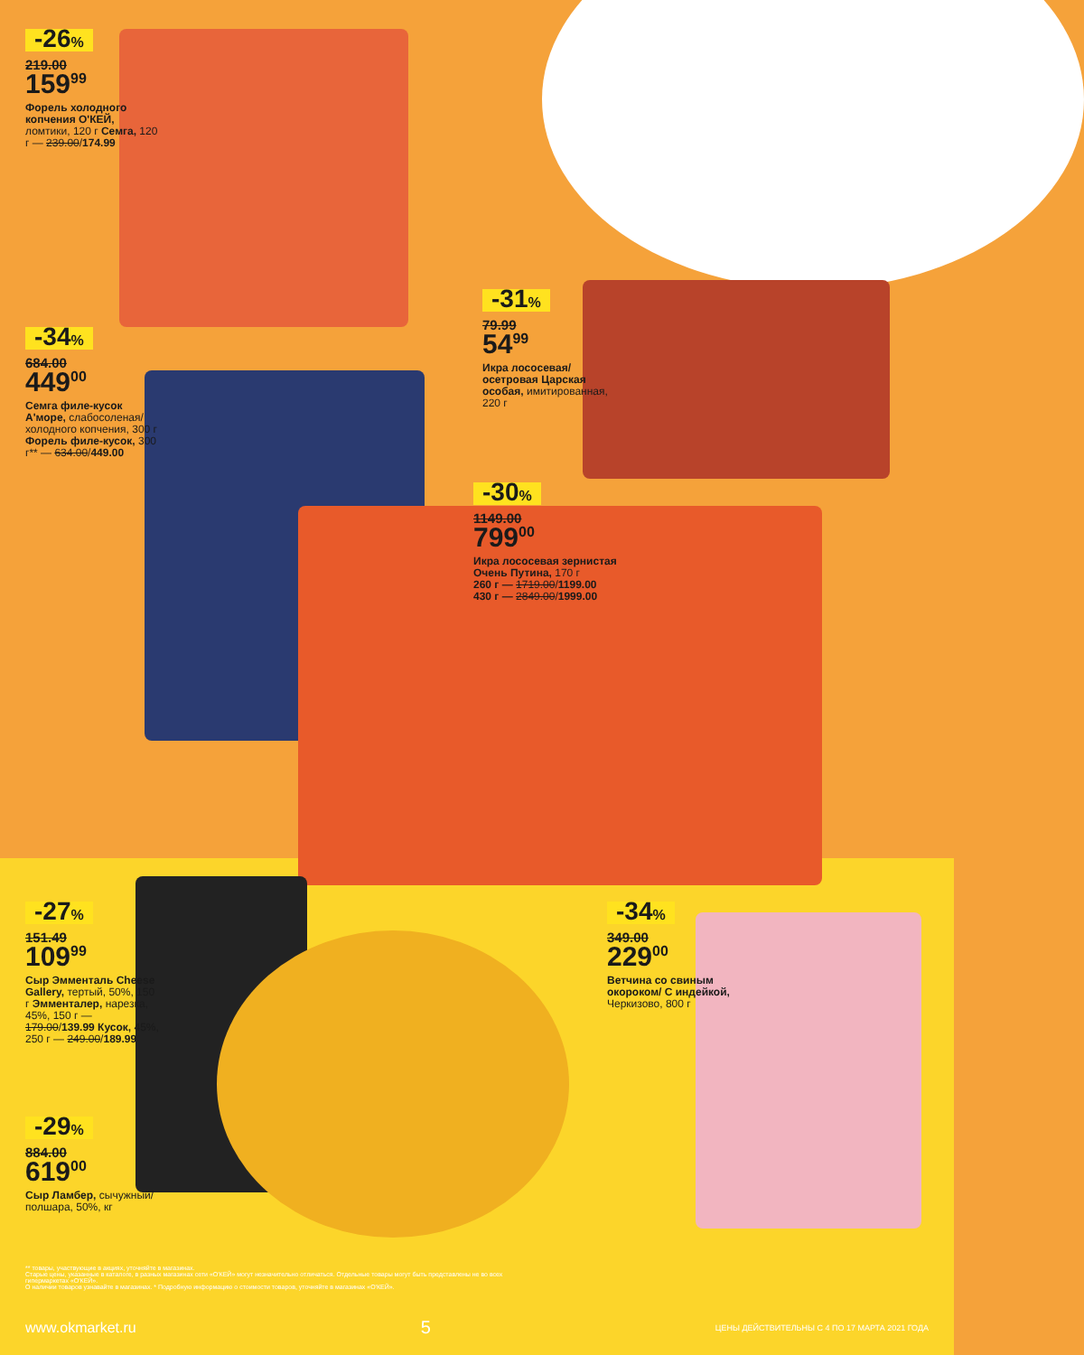-26%
219.00
159<sup>99</sup>
Форель холодного копчения О'КЕЙ, ломтики, 120 г Семга, 120 г — 239.00/174.99
-34%
684.00
449<sup>00</sup>
Семга филе-кусок А'море, слабосоленая/ холодного копчения, 300 г Форель филе-кусок, 300 г** — 634.00/449.00
-31%
79.99
54<sup>99</sup>
Икра лососевая/ осетровая Царская особая, имитированная, 220 г
-30%
1149.00
799<sup>00</sup>
Икра лососевая зернистая Очень Путина, 170 г
260 г — 1719.00/1199.00
430 г — 2849.00/1999.00
-27%
151.49
109<sup>99</sup>
Сыр Эмменталь Cheese Gallery, тертый, 50%, 150 г Эмменталер, нарезка, 45%, 150 г — 179.00/139.99 Кусок, 45%, 250 г — 249.00/189.99
-29%
884.00
619<sup>00</sup>
Сыр Ламбер, сычужный/ полшара, 50%, кг
-34%
349.00
229<sup>00</sup>
Ветчина со свиным окороком/ С индейкой, Черкизово, 800 г
** товары, участвующие в акциях, уточняйте в магазинах.
Старые цены, указанные в каталоге, в разных магазинах сети «О'КЕЙ» могут незначительно отличаться. Отдельные товары могут быть представлены не во всех гипермаркетах «О'КЕЙ».
О наличии товаров узнавайте в магазинах. * Подробную информацию о стоимости товаров, уточняйте в магазинах «О'КЕЙ».
www.okmarket.ru 5 ЦЕНЫ ДЕЙСТВИТЕЛЬНЫ С 4 ПО 17 МАРТА 2021 ГОДА